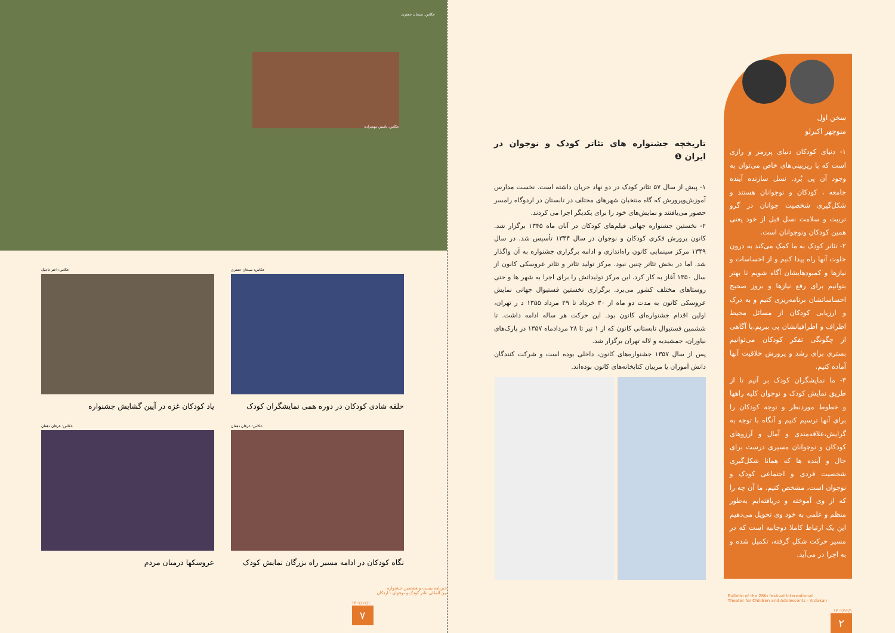سخن اول
منوچهر اکبرلو
۱- دنیای کودکان دنیای پررمز و رازی است که با ریزبینی‌های خاص می‌توان به وجود آن پی بُرد. نسل سازنده آینده جامعه ، کودکان و نوجوانان هستند و شکل‌گیری شخصیت جوانان در گرو تربیت و سلامت نسل قبل از خود یعنی همین کودکان ونوجوانان است.
۲- تئاتر کودک به ما کمک می‌کند به درون خلوت آنها راه پیدا کنیم و از احساسات و نیازها و کمبودهایشان آگاه شویم تا بهتر بتوانیم برای رفع نیازها و بروز صحیح احساساتشان برنامه‌ریزی کنیم و به درک و ارزیابی کودکان از مسائل محیط اطراف و اطرافیانشان پی ببریم.با آگاهی از چگونگی تفکر کودکان می‌توانیم بستری برای رشد و پرورش خلاقیت آنها آماده کنیم.
۳- ما نمایشگران کودک بر آنیم تا از طریق نمایش کودک و نوجوان کلیه راهها و خطوط موردنظر و توجه کودکان را برای آنها ترسیم کنیم و آنگاه با توجه به گرایش،علاقه‌مندی و آمال و آرزوهای کودکان و نوجوانان مسیری درست برای حال و آینده ها که همانا شکل‌گیری شخصیت فردی و اجتماعی کودک و نوجوان است، مشخص کنیم. ما آن چه را که از وی آموخته و دریافته‌ایم به‌طور منظم و علمی به خود وی تحویل می‌دهیم این یک ارتباط کاملا دوجانبه است که در مسیر حرکت شکل گرفته، تکمیل شده و به اجرا در می‌آید.
تاریخچه جشنواره های تئاتر کودک و نوجوان در ایران ❶
۱- پیش از سال ۵۷ تئاتر کودک در دو نهاد جریان داشته است. نخست مدارس آموزش‌وپرورش که گاه منتخبان شهرهای مختلف در تابستان در اردوگاه رامسر حضور می‌یافتند و نمایش‌های خود را برای یکدیگر اجرا می کردند.
۲- نخستین جشنواره جهانی فیلم‌های کودکان در آبان ماه ۱۳۴۵ برگزار شد. کانون پرورش فکری کودکان و نوجوان در سال ۱۳۴۴ تأسیس شد. در سال ۱۳۴۹ مرکز سینمایی کانون راه‌اندازی و ادامه برگزاری جشنواره به آن واگذار شد. اما در بخش تئاتر چنین نبود. مرکز تولید تئاتر و تئاتر عروسکی کانون از سال ۱۳۵۰ آغاز به کار کرد. این مرکز تولیداتش را برای اجرا به شهر ها و حتی روستاهای مختلف کشور می‌برد. برگزاری نخستین فستیوال جهانی نمایش عروسکی کانون به مدت دو ماه از ۳۰ خرداد تا ۲۹ مرداد ۱۳۵۵ د ر تهران، اولین اقدام جشنواره‌ای کانون بود. این حرکت هر ساله ادامه داشت. تا ششمین فستیوال تابستانی کانون که از ۱ تیر تا ۲۸ مردادماه ۱۳۵۷ در پارک‌های نیاوران، جمشیدیه و لاله تهران برگزار شد.
پس از سال ۱۳۵۷ جشنواره‌های کانون، داخلی بوده است و شرکت کنندگان دانش آموزان یا مربیان کتابخانه‌های کانون بوده‌اند.
۱۴۰۲/۱۲/۱
۲
Bulletin of the 28th festival International
Theater for Children and Adolescents - Ardakan
عکاس: سبحان جعفری
عکاس: یاسین مهدیزاده
عکاس: سبحان جعفری
حلقه شادی کودکان در دوره همی نمایشگران کودک
عکاس: اختر تاجیک
یاد کودکان غزه در آیین گشایش جشنواره
عکاس: عرفان دهقان
نگاه کودکان در ادامه مسیر راه بزرگان نمایش کودک
عکاس: عرفان دهقان
عروسکها درمیان مردم
۱۴۰۲/۱۲/۱
۷
خبرنامه بیست و هشتمین جشنواره
بین المللی تئاتر کودک و نوجوان - اردکان